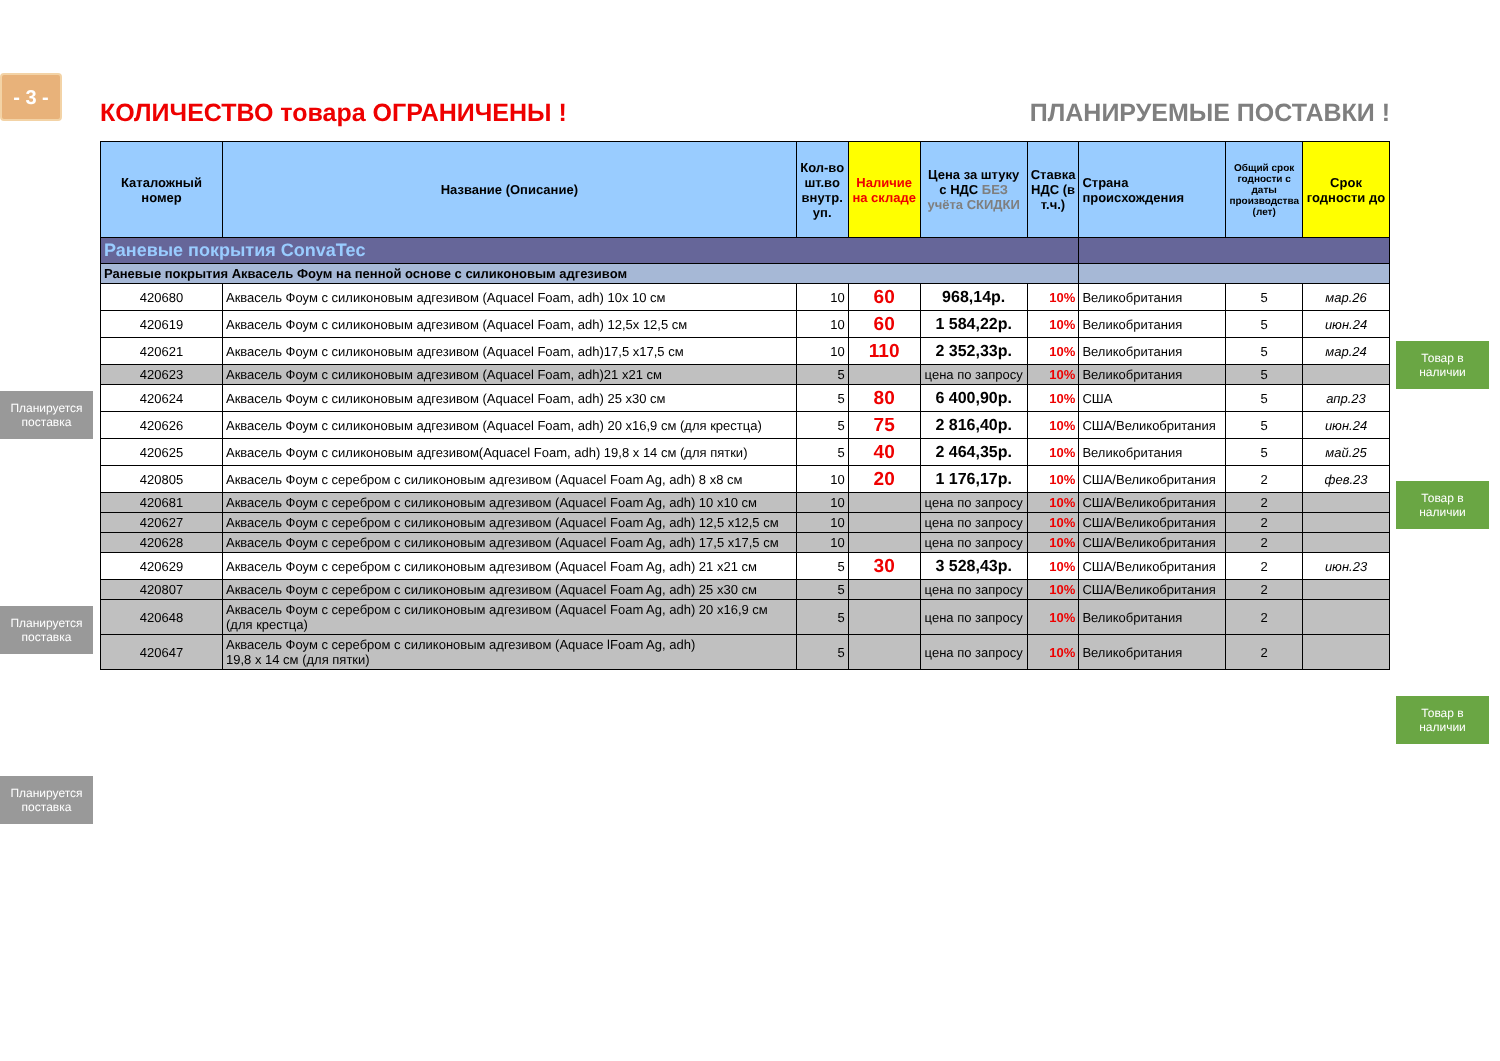- 3 -
КОЛИЧЕСТВО товара ОГРАНИЧЕНЫ ! ПЛАНИРУЕМЫЕ ПОСТАВКИ !
Планируется поставка
Планируется поставка
Планируется поставка
| Каталожный номер | Название (Описание) | Кол-во шт.во внутр. уп. | Наличие на складе | Цена за штуку с НДС БЕЗ учёта СКИДКИ | Ставка НДС (в т.ч.) | Страна происхождения | Общий срок годности с даты производства (лет) | Срок годности до |
| --- | --- | --- | --- | --- | --- | --- | --- | --- |
| Раневые покрытия ConvaTec | | | | | | | | |
| Раневые покрытия Аквасель Фоум на пенной основе с силиконовым адгезивом | | | | | | | | |
| 420680 | Аквасель Фоум с силиконовым адгезивом (Aquacel Foam, adh) 10х 10 см | 10 | 60 | 968,14р. | 10% | Великобритания | 5 | мар.26 |
| 420619 | Аквасель Фоум с силиконовым адгезивом (Aquacel Foam, adh) 12,5х 12,5 см | 10 | 60 | 1 584,22р. | 10% | Великобритания | 5 | июн.24 |
| 420621 | Аквасель Фоум с силиконовым адгезивом (Aquacel Foam, adh)17,5 х17,5 см | 10 | 110 | 2 352,33р. | 10% | Великобритания | 5 | мар.24 |
| 420623 | Аквасель Фоум с силиконовым адгезивом (Aquacel Foam, adh)21 х21 см | 5 | | цена по запросу | 10% | Великобритания | 5 | |
| 420624 | Аквасель Фоум с силиконовым адгезивом (Aquacel Foam, adh) 25 х30 см | 5 | 80 | 6 400,90р. | 10% | США | 5 | апр.23 |
| 420626 | Аквасель Фоум с силиконовым адгезивом (Aquacel Foam, adh) 20 х16,9 см (для крестца) | 5 | 75 | 2 816,40р. | 10% | США/Великобритания | 5 | июн.24 |
| 420625 | Аквасель Фоум с силиконовым адгезивом(Aquacel Foam, adh) 19,8 х 14 см (для пятки) | 5 | 40 | 2 464,35р. | 10% | Великобритания | 5 | май.25 |
| 420805 | Аквасель Фоум с серебром с силиконовым адгезивом (Aquacel Foam Ag, adh) 8 х8 см | 10 | 20 | 1 176,17р. | 10% | США/Великобритания | 2 | фев.23 |
| 420681 | Аквасель Фоум с серебром с силиконовым адгезивом (Aquacel Foam Ag, adh) 10 х10 см | 10 | | цена по запросу | 10% | США/Великобритания | 2 | |
| 420627 | Аквасель Фоум с серебром с силиконовым адгезивом (Aquacel Foam Ag, adh) 12,5 х12,5 см | 10 | | цена по запросу | 10% | США/Великобритания | 2 | |
| 420628 | Аквасель Фоум с серебром с силиконовым адгезивом (Aquacel Foam Ag, adh) 17,5 х17,5 см | 10 | | цена по запросу | 10% | США/Великобритания | 2 | |
| 420629 | Аквасель Фоум с серебром с силиконовым адгезивом (Aquacel Foam Ag, adh) 21 х21 см | 5 | 30 | 3 528,43р. | 10% | США/Великобритания | 2 | июн.23 |
| 420807 | Аквасель Фоум с серебром с силиконовым адгезивом (Aquacel Foam Ag, adh) 25 х30 см | 5 | | цена по запросу | 10% | США/Великобритания | 2 | |
| 420648 | Аквасель Фоум с серебром с силиконовым адгезивом (Aquacel Foam Ag, adh) 20 х16,9 см (для крестца) | 5 | | цена по запросу | 10% | Великобритания | 2 | |
| 420647 | Аквасель Фоум с серебром с силиконовым адгезивом (Aquace lFoam Ag, adh) 19,8 х 14 см (для пятки) | 5 | | цена по запросу | 10% | Великобритания | 2 | |
Товар в наличии
Товар в наличии
Товар в наличии